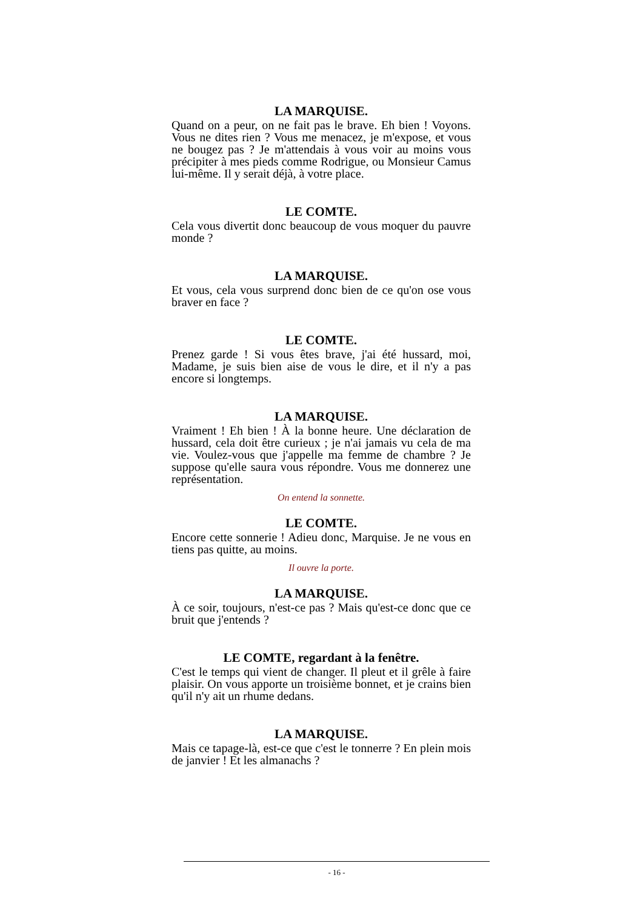LA MARQUISE.
Quand on a peur, on ne fait pas le brave. Eh bien ! Voyons. Vous ne dites rien ? Vous me menacez, je m'expose, et vous ne bougez pas ? Je m'attendais à vous voir au moins vous précipiter à mes pieds comme Rodrigue, ou Monsieur Camus lui-même. Il y serait déjà, à votre place.
LE COMTE.
Cela vous divertit donc beaucoup de vous moquer du pauvre monde ?
LA MARQUISE.
Et vous, cela vous surprend donc bien de ce qu'on ose vous braver en face ?
LE COMTE.
Prenez garde ! Si vous êtes brave, j'ai été hussard, moi, Madame, je suis bien aise de vous le dire, et il n'y a pas encore si longtemps.
LA MARQUISE.
Vraiment ! Eh bien ! À la bonne heure. Une déclaration de hussard, cela doit être curieux ; je n'ai jamais vu cela de ma vie. Voulez-vous que j'appelle ma femme de chambre ? Je suppose qu'elle saura vous répondre. Vous me donnerez une représentation.
On entend la sonnette.
LE COMTE.
Encore cette sonnerie ! Adieu donc, Marquise. Je ne vous en tiens pas quitte, au moins.
Il ouvre la porte.
LA MARQUISE.
À ce soir, toujours, n'est-ce pas ? Mais qu'est-ce donc que ce bruit que j'entends ?
LE COMTE, regardant à la fenêtre.
C'est le temps qui vient de changer. Il pleut et il grêle à faire plaisir. On vous apporte un troisième bonnet, et je crains bien qu'il n'y ait un rhume dedans.
LA MARQUISE.
Mais ce tapage-là, est-ce que c'est le tonnerre ? En plein mois de janvier ! Et les almanachs ?
- 16 -